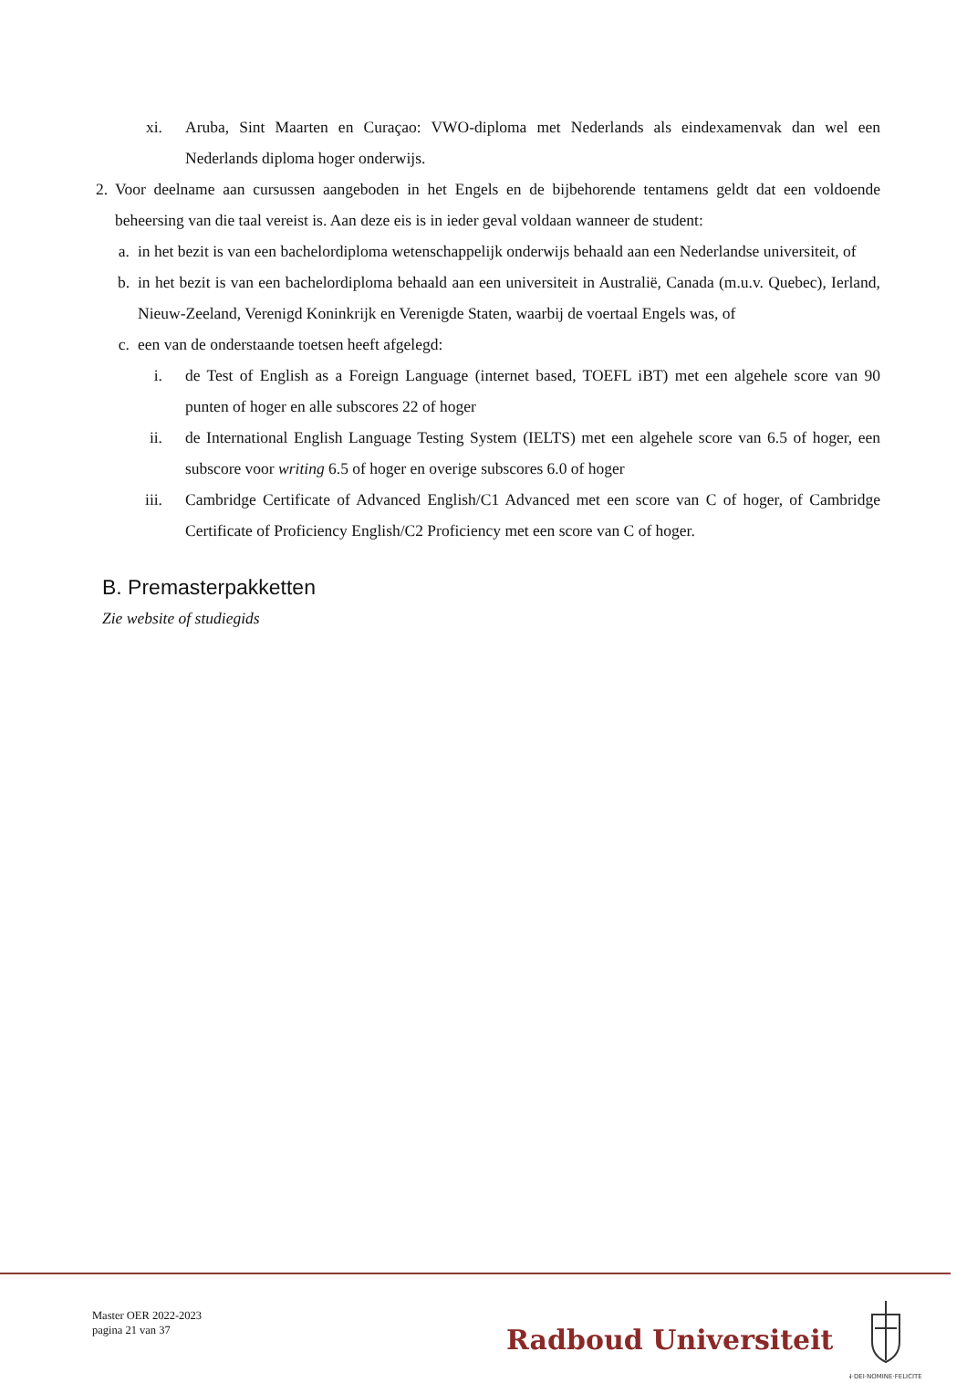xi. Aruba, Sint Maarten en Curaçao: VWO-diploma met Nederlands als eindexamenvak dan wel een Nederlands diploma hoger onderwijs.
2. Voor deelname aan cursussen aangeboden in het Engels en de bijbehorende tentamens geldt dat een voldoende beheersing van die taal vereist is. Aan deze eis is in ieder geval voldaan wanneer de student:
a. in het bezit is van een bachelordiploma wetenschappelijk onderwijs behaald aan een Nederlandse universiteit, of
b. in het bezit is van een bachelordiploma behaald aan een universiteit in Australië, Canada (m.u.v. Quebec), Ierland, Nieuw-Zeeland, Verenigd Koninkrijk en Verenigde Staten, waarbij de voertaal Engels was, of
c. een van de onderstaande toetsen heeft afgelegd:
i. de Test of English as a Foreign Language (internet based, TOEFL iBT) met een algehele score van 90 punten of hoger en alle subscores 22 of hoger
ii. de International English Language Testing System (IELTS) met een algehele score van 6.5 of hoger, een subscore voor writing 6.5 of hoger en overige subscores 6.0 of hoger
iii. Cambridge Certificate of Advanced English/C1 Advanced met een score van C of hoger, of Cambridge Certificate of Proficiency English/C2 Proficiency met een score van C of hoger.
B. Premasterpakketten
Zie website of studiegids
Master OER 2022-2023
pagina 21 van 37
Radboud Universiteit
IN·DEI·NOMINE·FELICITER